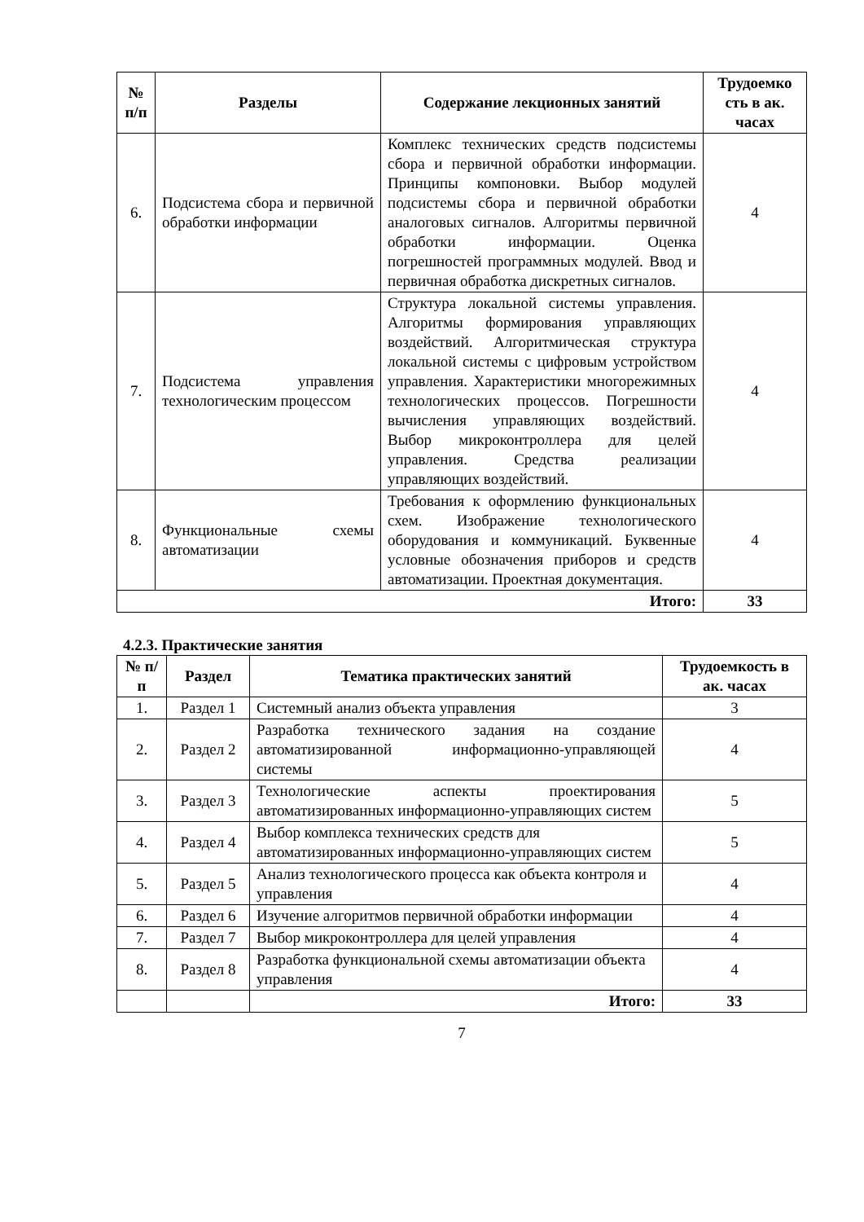| № п/п | Разделы | Содержание лекционных занятий | Трудоемко сть в ак. часах |
| --- | --- | --- | --- |
| 6. | Подсистема сбора и первичной обработки информации | Комплекс технических средств подсистемы сбора и первичной обработки информации. Принципы компоновки. Выбор модулей подсистемы сбора и первичной обработки аналоговых сигналов. Алгоритмы первичной обработки информации. Оценка погрешностей программных модулей. Ввод и первичная обработка дискретных сигналов. | 4 |
| 7. | Подсистема управления технологическим процессом | Структура локальной системы управления. Алгоритмы формирования управляющих воздействий. Алгоритмическая структура локальной системы с цифровым устройством управления. Характеристики многорежимных технологических процессов. Погрешности вычисления управляющих воздействий. Выбор микроконтроллера для целей управления. Средства реализации управляющих воздействий. | 4 |
| 8. | Функциональные схемы автоматизации | Требования к оформлению функциональных схем. Изображение технологического оборудования и коммуникаций. Буквенные условные обозначения приборов и средств автоматизации. Проектная документация. | 4 |
| Итого: | | | 33 |
4.2.3. Практические занятия
| № п/п | Раздел | Тематика практических занятий | Трудоемкость в ак. часах |
| --- | --- | --- | --- |
| 1. | Раздел 1 | Системный анализ объекта управления | 3 |
| 2. | Раздел 2 | Разработка технического задания на создание автоматизированной информационно-управляющей системы | 4 |
| 3. | Раздел 3 | Технологические аспекты проектирования автоматизированных информационно-управляющих систем | 5 |
| 4. | Раздел 4 | Выбор комплекса технических средств для автоматизированных информационно-управляющих систем | 5 |
| 5. | Раздел 5 | Анализ технологического процесса как объекта контроля и управления | 4 |
| 6. | Раздел 6 | Изучение алгоритмов первичной обработки информации | 4 |
| 7. | Раздел 7 | Выбор микроконтроллера для целей управления | 4 |
| 8. | Раздел 8 | Разработка функциональной схемы автоматизации объекта управления | 4 |
| | | Итого: | 33 |
7